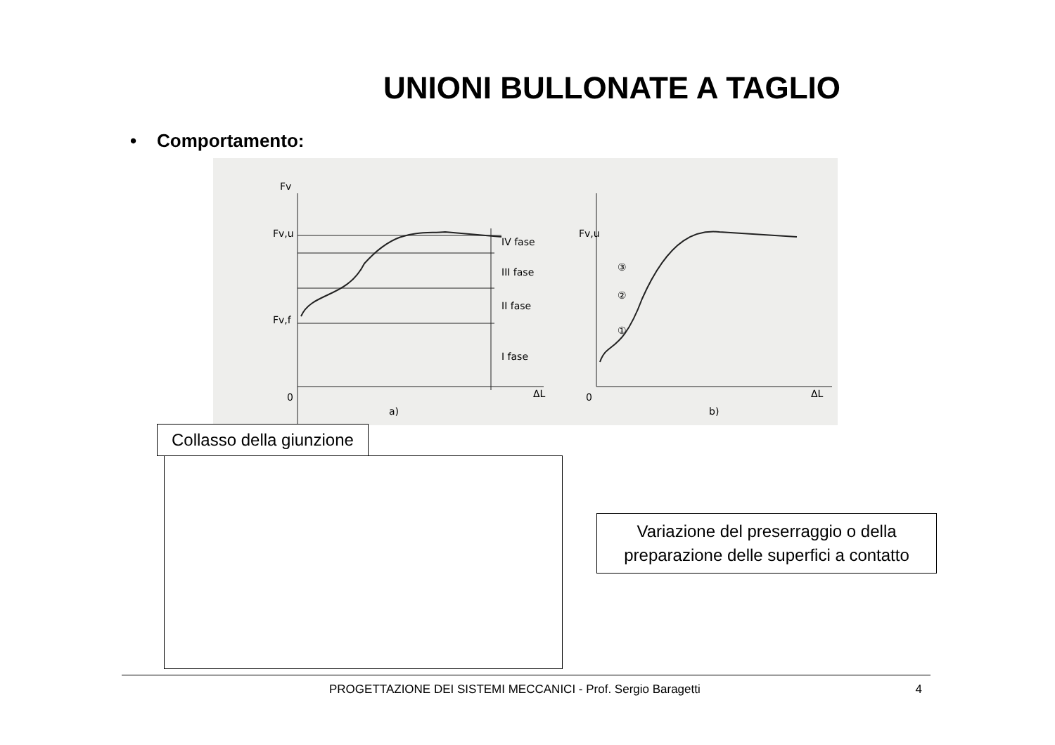UNIONI BULLONATE A TAGLIO
• Comportamento:
Fv
Fv,u
Fv,f
0
IV fase
III fase
II fase
I fase
a)
ΔL
Fv,u
0
b)
ΔL
③
②
①
Collasso della giunzione
Variazione del preserraggio o della
preparazione delle superfici a contatto
PROGETTAZIONE DEI SISTEMI MECCANICI - Prof. Sergio Baragetti 4